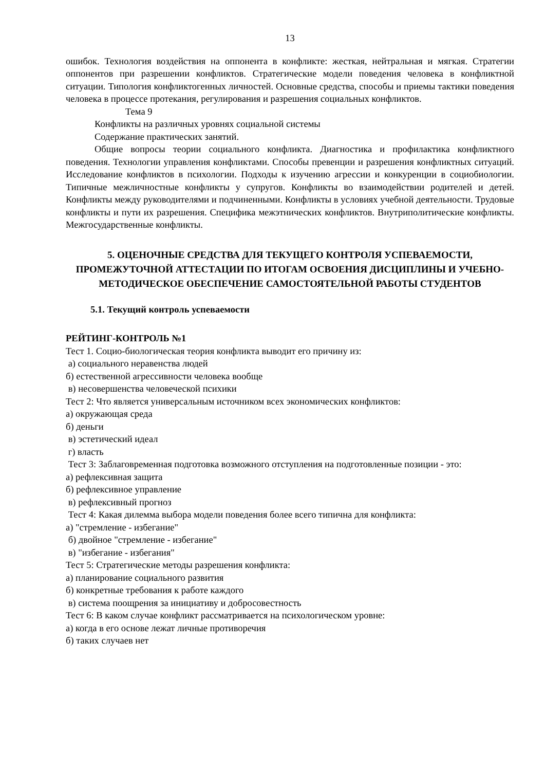13
ошибок. Технология воздействия на оппонента в конфликте: жесткая, нейтральная и мягкая. Стратегии оппонентов при разрешении конфликтов. Стратегические модели поведения человека в конфликтной ситуации. Типология конфликтогенных личностей. Основные средства, способы и приемы тактики поведения человека в процессе протекания, регулирования и разрешения социальных конфликтов.
Тема 9
Конфликты на различных уровнях социальной системы
Содержание практических занятий.
Общие вопросы теории социального конфликта. Диагностика и профилактика конфликтного поведения. Технологии управления конфликтами. Способы превенции и разрешения конфликтных ситуаций. Исследование конфликтов в психологии. Подходы к изучению агрессии и конкуренции в социобиологии. Типичные межличностные конфликты у супругов. Конфликты во взаимодействии родителей и детей. Конфликты между руководителями и подчиненными. Конфликты в условиях учебной деятельности. Трудовые конфликты и пути их разрешения. Специфика межэтнических конфликтов. Внутриполитические конфликты. Межгосударственные конфликты.
5. ОЦЕНОЧНЫЕ СРЕДСТВА ДЛЯ ТЕКУЩЕГО КОНТРОЛЯ УСПЕВАЕМОСТИ, ПРОМЕЖУТОЧНОЙ АТТЕСТАЦИИ ПО ИТОГАМ ОСВОЕНИЯ ДИСЦИПЛИНЫ И УЧЕБНО-МЕТОДИЧЕСКОЕ ОБЕСПЕЧЕНИЕ САМОСТОЯТЕЛЬНОЙ РАБОТЫ СТУДЕНТОВ
5.1. Текущий контроль успеваемости
РЕЙТИНГ-КОНТРОЛЬ №1
Тест 1. Социо-биологическая теория конфликта выводит его причину из:
а) социального неравенства людей
б) естественной агрессивности человека вообще
в) несовершенства человеческой психики
Тест 2: Что является универсальным источником всех экономических конфликтов:
а) окружающая среда
б) деньги
в) эстетический идеал
г) власть
Тест 3: Заблаговременная подготовка возможного отступления на подготовленные позиции - это:
а) рефлексивная защита
б) рефлексивное управление
в) рефлексивный прогноз
Тест 4: Какая дилемма выбора модели поведения более всего типична для конфликта:
а) "стремление - избегание"
б) двойное "стремление - избегание"
в) "избегание - избегания"
Тест 5: Стратегические методы разрешения конфликта:
а) планирование социального развития
б) конкретные требования к работе каждого
в) система поощрения за инициативу и добросовестность
Тест 6: В каком случае конфликт рассматривается на психологическом уровне:
а) когда в его основе лежат личные противоречия
б) таких случаев нет